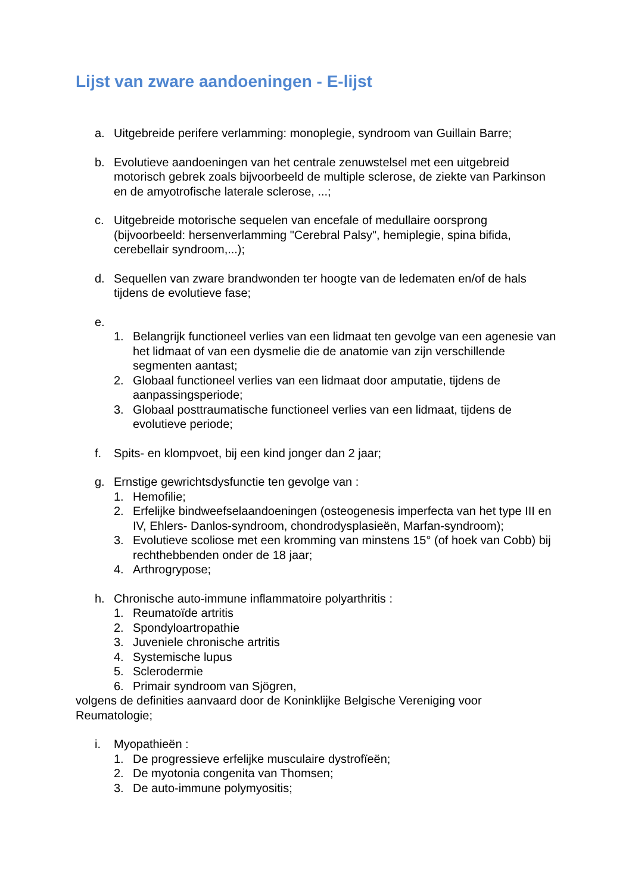Lijst van zware aandoeningen - E-lijst
a. Uitgebreide perifere verlamming: monoplegie, syndroom van Guillain Barre;
b. Evolutieve aandoeningen van het centrale zenuwstelsel met een uitgebreid motorisch gebrek zoals bijvoorbeeld de multiple sclerose, de ziekte van Parkinson en de amyotrofische laterale sclerose, ...;
c. Uitgebreide motorische sequelen van encefale of medullaire oorsprong (bijvoorbeeld: hersenverlamming "Cerebral Palsy", hemiplegie, spina bifida, cerebellair syndroom,...);
d. Sequellen van zware brandwonden ter hoogte van de ledematen en/of de hals tijdens de evolutieve fase;
e.
1. Belangrijk functioneel verlies van een lidmaat ten gevolge van een agenesie van het lidmaat of van een dysmelie die de anatomie van zijn verschillende segmenten aantast;
2. Globaal functioneel verlies van een lidmaat door amputatie, tijdens de aanpassingsperiode;
3. Globaal posttraumatische functioneel verlies van een lidmaat, tijdens de evolutieve periode;
f. Spits- en klompvoet, bij een kind jonger dan 2 jaar;
g. Ernstige gewrichtsdysfunctie ten gevolge van :
1. Hemofilie;
2. Erfelijke bindweefselaandoeningen (osteogenesis imperfecta van het type III en IV, Ehlers- Danlos-syndroom, chondrodysplasieën, Marfan-syndroom);
3. Evolutieve scoliose met een kromming van minstens 15° (of hoek van Cobb) bij rechthebbenden onder de 18 jaar;
4. Arthrogrypose;
h. Chronische auto-immune inflammatoire polyarthritis :
1. Reumatoïde artritis
2. Spondyloartropathie
3. Juveniele chronische artritis
4. Systemische lupus
5. Sclerodermie
6. Primair syndroom van Sjögren,
volgens de definities aanvaard door de Koninklijke Belgische Vereniging voor Reumatologie;
i. Myopathieën :
1. De progressieve erfelijke musculaire dystrofïeën;
2. De myotonia congenita van Thomsen;
3. De auto-immune polymyositis;